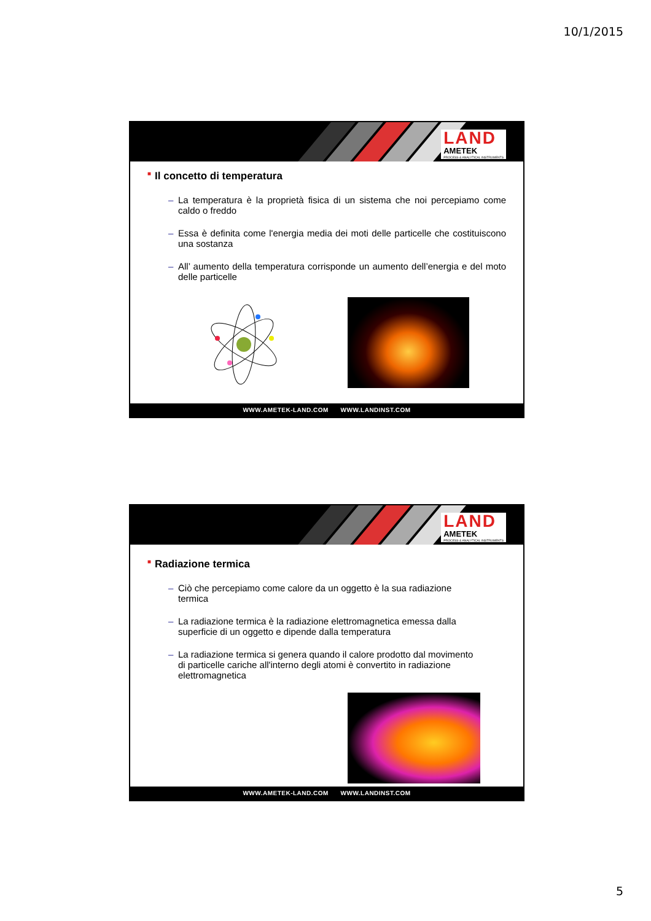10/1/2015
LAND
AMETEK
PROCESS & ANALYTICAL INSTRUMENTS
■ Il concetto di temperatura
– La temperatura è la proprietà fisica di un sistema che noi percepiamo come caldo o freddo
– Essa è definita come l'energia media dei moti delle particelle che costituiscono una sostanza
– All’ aumento della temperatura corrisponde un aumento dell’energia e del moto delle particelle
WWW.AMETEK-LAND.COM WWW.LANDINST.COM
LAND
AMETEK
PROCESS & ANALYTICAL INSTRUMENTS
■ Radiazione termica
– Ciò che percepiamo come calore da un oggetto è la sua radiazione termica
– La radiazione termica è la radiazione elettromagnetica emessa dalla superficie di un oggetto e dipende dalla temperatura
– La radiazione termica si genera quando il calore prodotto dal movimento di particelle cariche all'interno degli atomi è convertito in radiazione elettromagnetica
WWW.AMETEK-LAND.COM WWW.LANDINST.COM
5